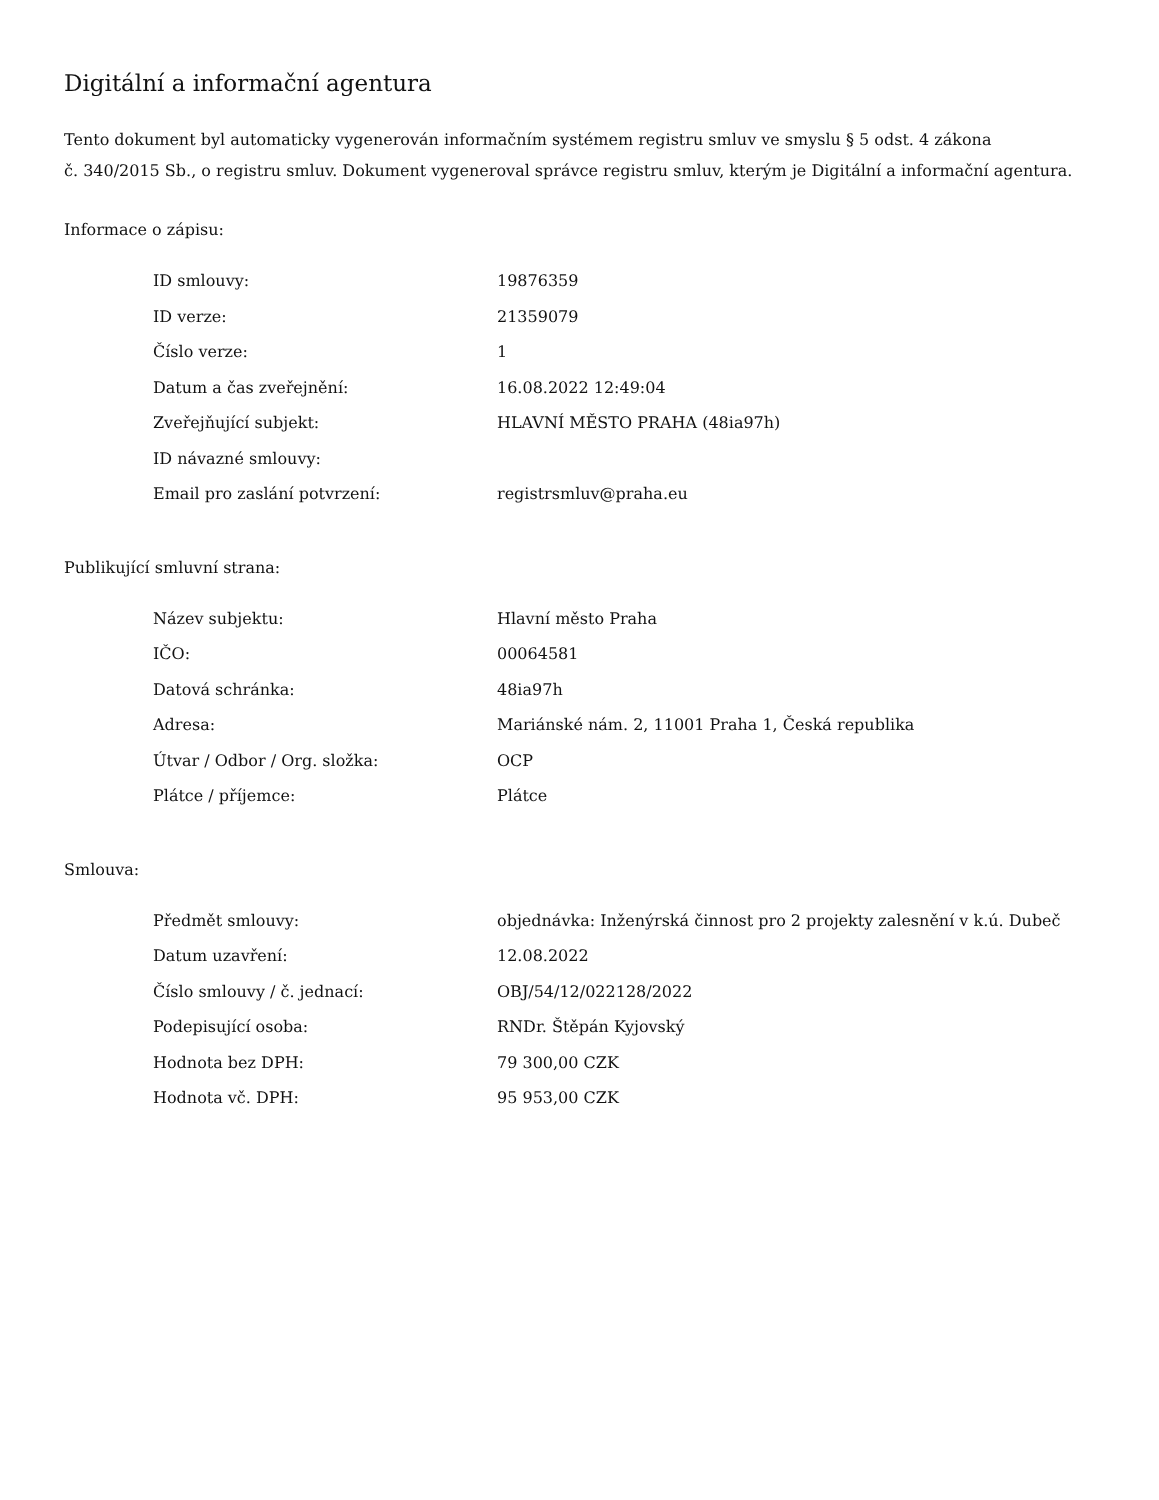Digitální a informační agentura
Tento dokument byl automaticky vygenerován informačním systémem registru smluv ve smyslu § 5 odst. 4 zákona
č. 340/2015 Sb., o registru smluv. Dokument vygeneroval správce registru smluv, kterým je Digitální a informační agentura.
Informace o zápisu:
| ID smlouvy: | 19876359 |
| ID verze: | 21359079 |
| Číslo verze: | 1 |
| Datum a čas zveřejnění: | 16.08.2022 12:49:04 |
| Zveřejňující subjekt: | HLAVNÍ MĚSTO PRAHA (48ia97h) |
| ID návazné smlouvy: | |
| Email pro zaslání potvrzení: | registrsmluv@praha.eu |
Publikující smluvní strana:
| Název subjektu: | Hlavní město Praha |
| IČO: | 00064581 |
| Datová schránka: | 48ia97h |
| Adresa: | Mariánské nám. 2, 11001 Praha 1, Česká republika |
| Útvar / Odbor / Org. složka: | OCP |
| Plátce / příjemce: | Plátce |
Smlouva:
| Předmět smlouvy: | objednávka: Inženýrská činnost pro 2 projekty zalesnění v k.ú. Dubeč |
| Datum uzavření: | 12.08.2022 |
| Číslo smlouvy / č. jednací: | OBJ/54/12/022128/2022 |
| Podepisující osoba: | RNDr. Štěpán Kyjovský |
| Hodnota bez DPH: | 79 300,00 CZK |
| Hodnota vč. DPH: | 95 953,00 CZK |